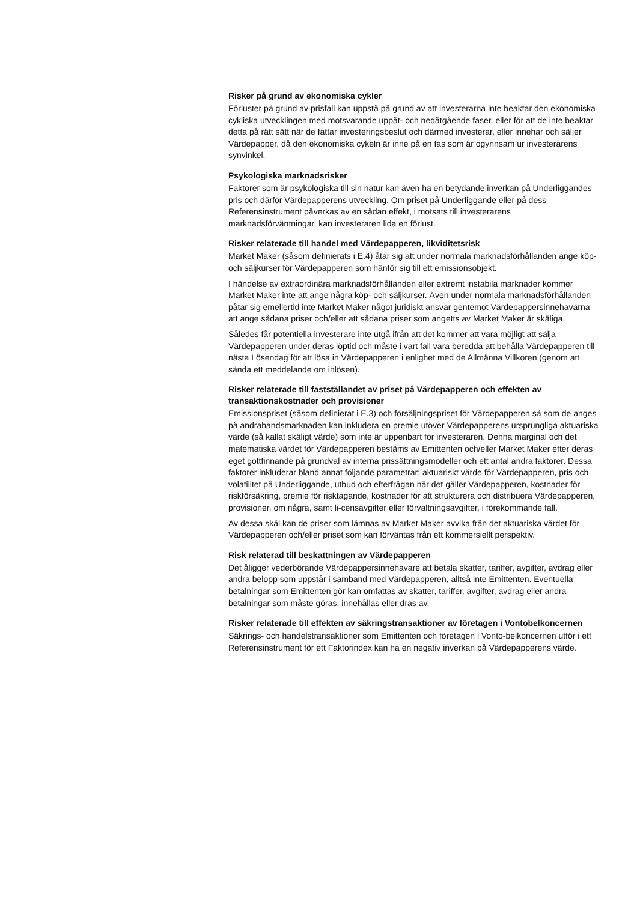Risker på grund av ekonomiska cykler
Förluster på grund av prisfall kan uppstå på grund av att investerarna inte beaktar den ekonomiska cykliska utvecklingen med motsvarande uppåt- och nedåtgående faser, eller för att de inte beaktar detta på rätt sätt när de fattar investeringsbeslut och därmed investerar, eller innehar och säljer Värdepapper, då den ekonomiska cykeln är inne på en fas som är ogynnsam ur investerarens synvinkel.
Psykologiska marknadsrisker
Faktorer som är psykologiska till sin natur kan även ha en betydande inverkan på Underliggandes pris och därför Värdepapperens utveckling. Om priset på Underliggande eller på dess Referensinstrument påverkas av en sådan effekt, i motsats till investerarens marknadsförväntningar, kan investeraren lida en förlust.
Risker relaterade till handel med Värdepapperen, likviditetsrisk
Market Maker (såsom definierats i E.4) åtar sig att under normala marknadsförhållanden ange köp- och säljkurser för Värdepapperen som hänför sig till ett emissionsobjekt.
I händelse av extraordinära marknadsförhållanden eller extremt instabila marknader kommer Market Maker inte att ange några köp- och säljkurser. Även under normala marknadsförhållanden påtar sig emellertid inte Market Maker något juridiskt ansvar gentemot Värdepappersinnehavarna att ange sådana priser och/eller att sådana priser som angetts av Market Maker är skäliga.
Således får potentiella investerare inte utgå ifrån att det kommer att vara möjligt att sälja Värdepapperen under deras löptid och måste i vart fall vara beredda att behålla Värdepapperen till nästa Lösendag för att lösa in Värdepapperen i enlighet med de Allmänna Villkoren (genom att sända ett meddelande om inlösen).
Risker relaterade till fastställandet av priset på Värdepapperen och effekten av transaktionskostnader och provisioner
Emissionspriset (såsom definierat i E.3) och försäljningspriset för Värdepapperen så som de anges på andrahandsmarknaden kan inkludera en premie utöver Värdepapperens ursprungliga aktuariska värde (så kallat skäligt värde) som inte är uppenbart för investeraren. Denna marginal och det matematiska värdet för Värdepapperen bestäms av Emittenten och/eller Market Maker efter deras eget gottfinnande på grundval av interna prissättningsmodeller och ett antal andra faktorer. Dessa faktorer inkluderar bland annat följande parametrar: aktuariskt värde för Värdepapperen, pris och volatilitet på Underliggande, utbud och efterfrågan när det gäller Värdepapperen, kostnader för riskförsäkring, premie för risktagande, kostnader för att strukturera och distribuera Värdepapperen, provisioner, om några, samt li-censavgifter eller förvaltningsavgifter, i förekommande fall.
Av dessa skäl kan de priser som lämnas av Market Maker avvika från det aktuariska värdet för Värdepapperen och/eller priset som kan förväntas från ett kommersiellt perspektiv.
Risk relaterad till beskattningen av Värdepapperen
Det åligger vederbörande Värdepappersinnehavare att betala skatter, tariffer, avgifter, avdrag eller andra belopp som uppstår i samband med Värdepapperen, alltså inte Emittenten. Eventuella betalningar som Emittenten gör kan omfattas av skatter, tariffer, avgifter, avdrag eller andra betalningar som måste göras, innehållas eller dras av.
Risker relaterade till effekten av säkringstransaktioner av företagen i Vontobelkoncernen
Säkrings- och handelstransaktioner som Emittenten och företagen i Vonto-belkoncernen utför i ett Referensinstrument för ett Faktorindex kan ha en negativ inverkan på Värdepapperens värde.